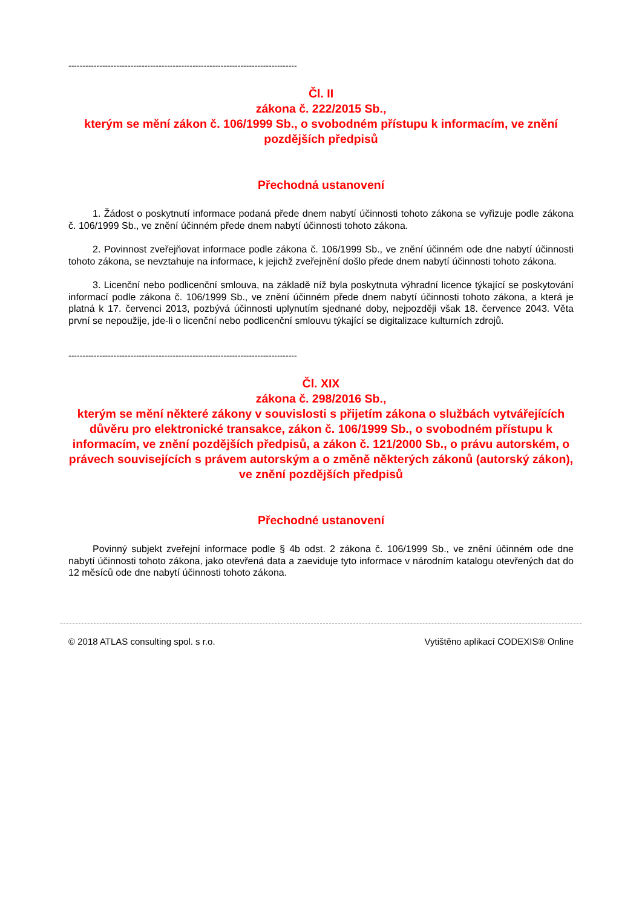---------------------------------------------------------------------------------
Čl. II
zákona č. 222/2015 Sb.,
kterým se mění zákon č. 106/1999 Sb., o svobodném přístupu k informacím, ve znění pozdějších předpisů
Přechodná ustanovení
1. Žádost o poskytnutí informace podaná přede dnem nabytí účinnosti tohoto zákona se vyřizuje podle zákona č. 106/1999 Sb., ve znění účinném přede dnem nabytí účinnosti tohoto zákona.
2. Povinnost zveřejňovat informace podle zákona č. 106/1999 Sb., ve znění účinném ode dne nabytí účinnosti tohoto zákona, se nevztahuje na informace, k jejichž zveřejnění došlo přede dnem nabytí účinnosti tohoto zákona.
3. Licenční nebo podlicenční smlouva, na základě níž byla poskytnuta výhradní licence týkající se poskytování informací podle zákona č. 106/1999 Sb., ve znění účinném přede dnem nabytí účinnosti tohoto zákona, a která je platná k 17. červenci 2013, pozbývá účinnosti uplynutím sjednané doby, nejpozději však 18. července 2043. Věta první se nepoužije, jde-li o licenční nebo podlicenční smlouvu týkající se digitalizace kulturních zdrojů.
---------------------------------------------------------------------------------
Čl. XIX
zákona č. 298/2016 Sb.,
kterým se mění některé zákony v souvislosti s přijetím zákona o službách vytvářejících důvěru pro elektronické transakce, zákon č. 106/1999 Sb., o svobodném přístupu k informacím, ve znění pozdějších předpisů, a zákon č. 121/2000 Sb., o právu autorském, o právech souvisejících s právem autorským a o změně některých zákonů (autorský zákon), ve znění pozdějších předpisů
Přechodné ustanovení
Povinný subjekt zveřejní informace podle § 4b odst. 2 zákona č. 106/1999 Sb., ve znění účinném ode dne nabytí účinnosti tohoto zákona, jako otevřená data a zaeviduje tyto informace v národním katalogu otevřených dat do 12 měsíců ode dne nabytí účinnosti tohoto zákona.
© 2018 ATLAS consulting spol. s r.o. Vytištěno aplikací CODEXIS® Online